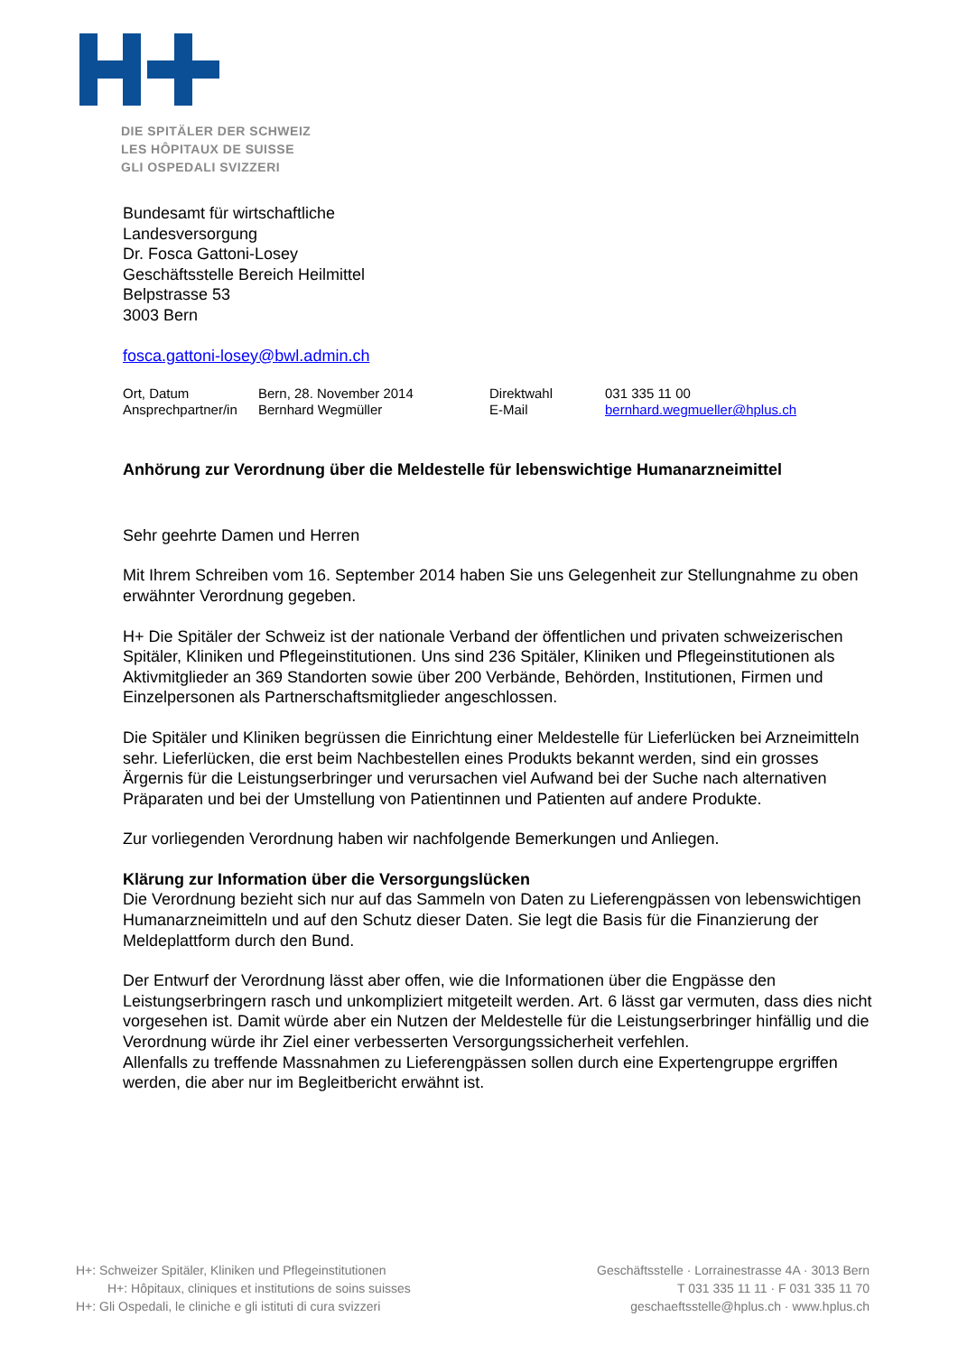DIE SPITÄLER DER SCHWEIZ
LES HÔPITAUX DE SUISSE
GLI OSPEDALI SVIZZERI
Bundesamt für wirtschaftliche
Landesversorgung
Dr. Fosca Gattoni-Losey
Geschäftsstelle Bereich Heilmittel
Belpstrasse 53
3003 Bern
fosca.gattoni-losey@bwl.admin.ch
Ort, Datum Bern, 28. November 2014 Direktwahl 031 335 11 00 Ansprechpartner/in Bernhard Wegmüller E-Mail bernhard.wegmueller@hplus.ch
Anhörung zur Verordnung über die Meldestelle für lebenswichtige Humanarzneimittel
Sehr geehrte Damen und Herren
Mit Ihrem Schreiben vom 16. September 2014 haben Sie uns Gelegenheit zur Stellungnahme zu oben erwähnter Verordnung gegeben.
H+ Die Spitäler der Schweiz ist der nationale Verband der öffentlichen und privaten schweizerischen Spitäler, Kliniken und Pflegeinstitutionen. Uns sind 236 Spitäler, Kliniken und Pflegeinstitutionen als Aktivmitglieder an 369 Standorten sowie über 200 Verbände, Behörden, Institutionen, Firmen und Einzelpersonen als Partnerschaftsmitglieder angeschlossen.
Die Spitäler und Kliniken begrüssen die Einrichtung einer Meldestelle für Lieferlücken bei Arzneimitteln sehr. Lieferlücken, die erst beim Nachbestellen eines Produkts bekannt werden, sind ein grosses Ärgernis für die Leistungserbringer und verursachen viel Aufwand bei der Suche nach alternativen Präparaten und bei der Umstellung von Patientinnen und Patienten auf andere Produkte.
Zur vorliegenden Verordnung haben wir nachfolgende Bemerkungen und Anliegen.
Klärung zur Information über die Versorgungslücken
Die Verordnung bezieht sich nur auf das Sammeln von Daten zu Lieferengpässen von lebenswichtigen Humanarzneimitteln und auf den Schutz dieser Daten. Sie legt die Basis für die Finanzierung der Meldeplattform durch den Bund.
Der Entwurf der Verordnung lässt aber offen, wie die Informationen über die Engpässe den Leistungserbringern rasch und unkompliziert mitgeteilt werden. Art. 6 lässt gar vermuten, dass dies nicht vorgesehen ist. Damit würde aber ein Nutzen der Meldestelle für die Leistungserbringer hinfällig und die Verordnung würde ihr Ziel einer verbesserten Versorgungssicherheit verfehlen.
Allenfalls zu treffende Massnahmen zu Lieferengpässen sollen durch eine Expertengruppe ergriffen werden, die aber nur im Begleitbericht erwähnt ist.
H+: Schweizer Spitäler, Kliniken und Pflegeinstitutionen
H+: Hôpitaux, cliniques et institutions de soins suisses
H+: Gli Ospedali, le cliniche e gli istituti di cura svizzeri
Geschäftsstelle · Lorrainestrasse 4A · 3013 Bern
T 031 335 11 11 · F 031 335 11 70
geschaeftsstelle@hplus.ch · www.hplus.ch